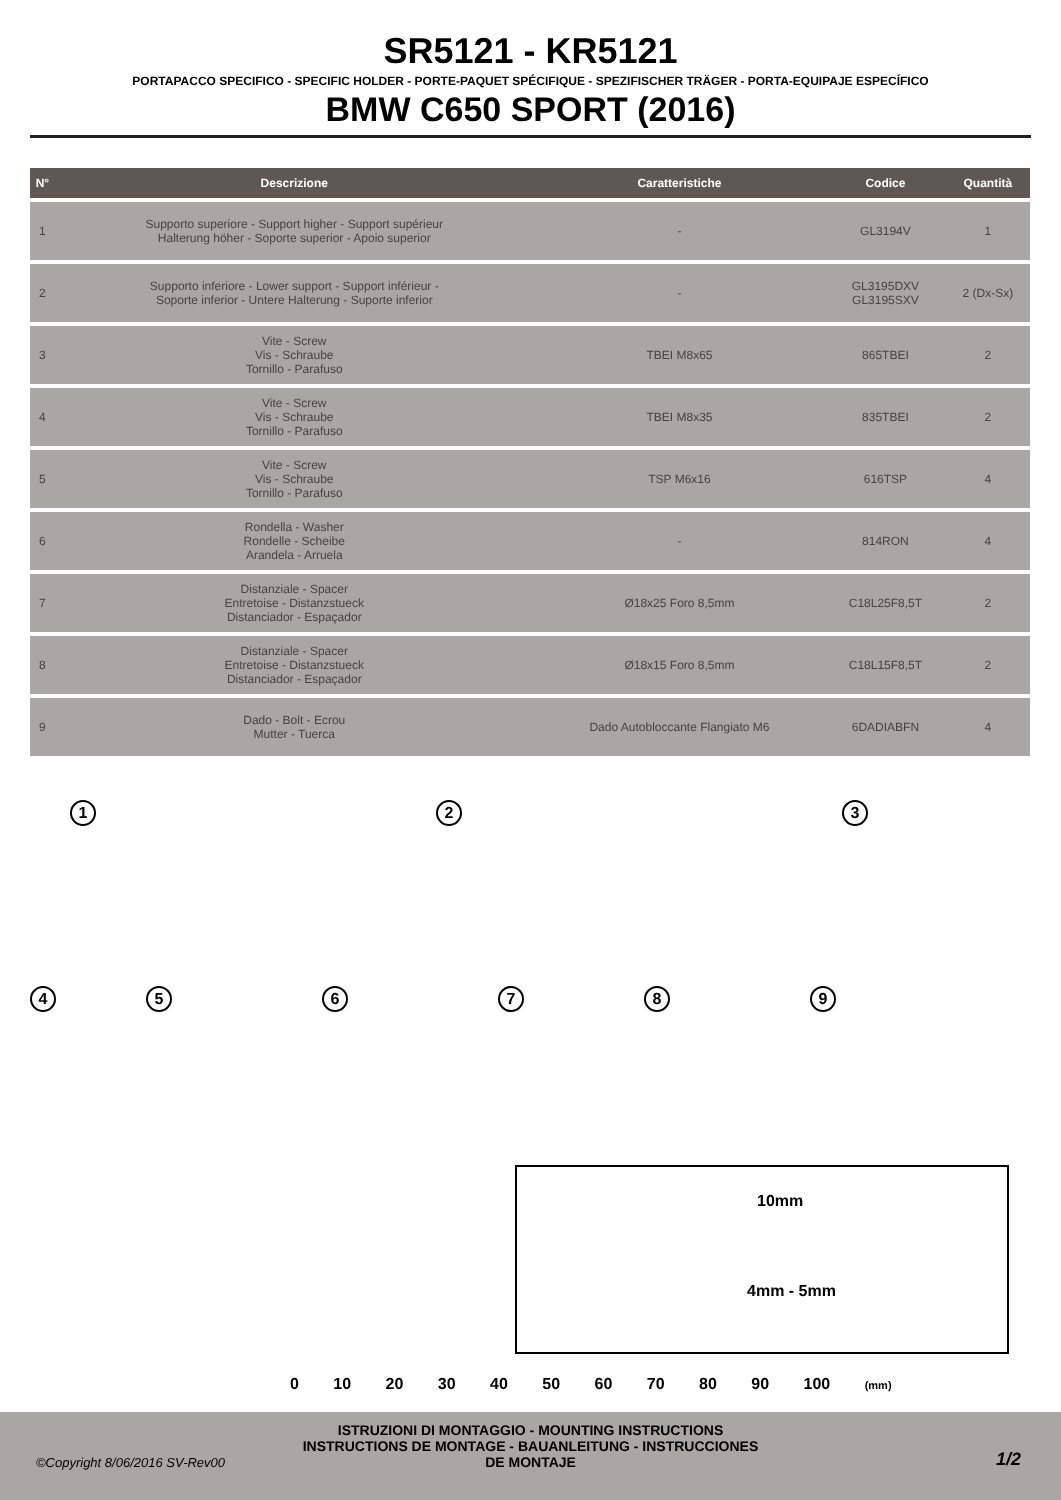SR5121 - KR5121
PORTAPACCO SPECIFICO - SPECIFIC HOLDER - PORTE-PAQUET SPÉCIFIQUE - SPEZIFISCHER TRÄGER - PORTA-EQUIPAJE ESPECÍFICO
BMW C650 SPORT (2016)
| N° | Descrizione | Caratteristiche | Codice | Quantità |
| --- | --- | --- | --- | --- |
| 1 | Supporto superiore - Support higher - Support supérieur Halterung höher - Soporte superior - Apoio superior | - | GL3194V | 1 |
| 2 | Supporto inferiore - Lower support - Support inférieur - Soporte inferior - Untere Halterung - Suporte inferior | - | GL3195DXV GL3195SXV | 2 (Dx-Sx) |
| 3 | Vite - Screw Vis - Schraube Tornillo - Parafuso | TBEI M8x65 | 865TBEI | 2 |
| 4 | Vite - Screw Vis - Schraube Tornillo - Parafuso | TBEI M8x35 | 835TBEI | 2 |
| 5 | Vite - Screw Vis - Schraube Tornillo - Parafuso | TSP M6x16 | 616TSP | 4 |
| 6 | Rondella - Washer Rondelle - Scheibe Arandela - Arruela | - | 814RON | 4 |
| 7 | Distanziale - Spacer Entretoise - Distanzstueck Distanciador - Espaçador | Ø18x25 Foro 8,5mm | C18L25F8,5T | 2 |
| 8 | Distanziale - Spacer Entretoise - Distanzstueck Distanciador - Espaçador | Ø18x15 Foro 8,5mm | C18L15F8,5T | 2 |
| 9 | Dado - Bolt - Ecrou Mutter - Tuerca | Dado Autobloccante Flangiato M6 | 6DADIABFN | 4 |
1 2 3
456789
10mm
4mm - 5mm
0 10 20 30 40 50 60 70 80 90 100 (mm)
ISTRUZIONI DI MONTAGGIO - MOUNTING INSTRUCTIONS
INSTRUCTIONS DE MONTAGE - BAUANLEITUNG - INSTRUCCIONES
DE MONTAJE
©Copyright 8/06/2016 SV-Rev00 1/2